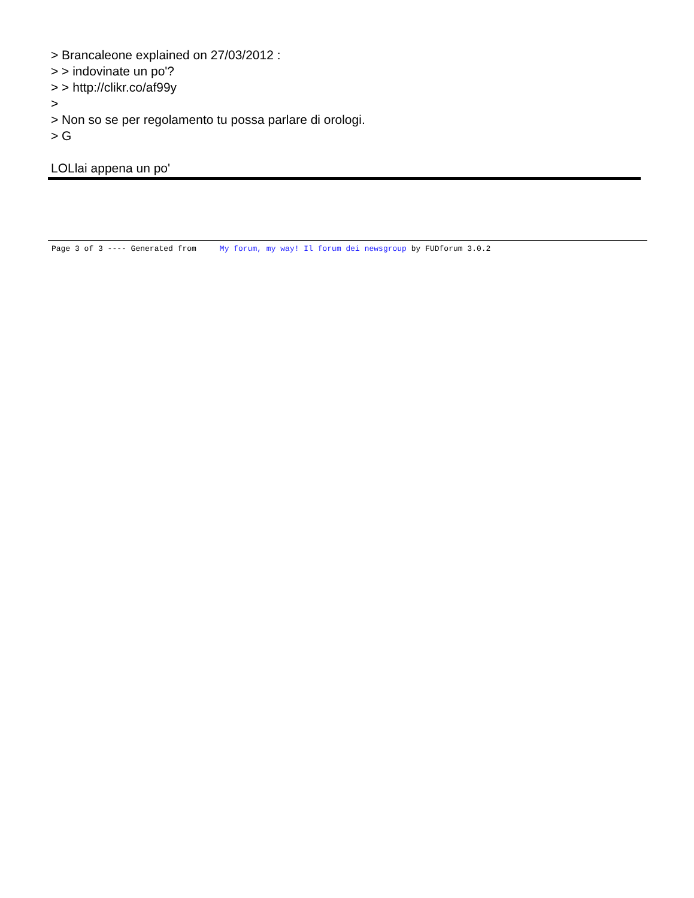> Brancaleone explained on 27/03/2012 :
> > indovinate un po'?
> > http://clikr.co/af99y
>
> Non so se per regolamento tu possa parlare di orologi.
> G
LOLlai appena un po'
Page 3 of 3 ---- Generated from My forum, my way! Il forum dei newsgroup by FUDforum 3.0.2